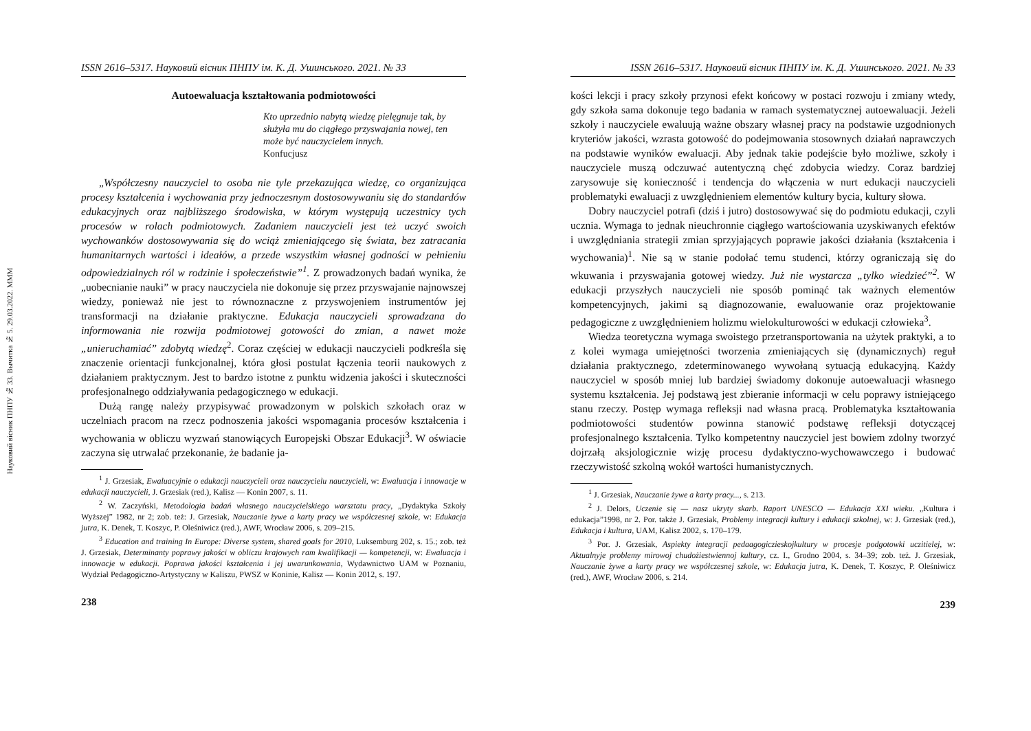Науковий вісник ПНПУ № 33. Вычитка № 5. 29.03.2022. МММ
ISSN 2616–5317. Науковий вісник ПНПУ ім. К. Д. Ушинського. 2021. № 33
Autoewaluacja kształtowania podmiotowości
Kto uprzednio nabytą wiedzę pielęgnuje tak, by służyła mu do ciągłego przyswajania nowej, ten może być nauczycielem innych.
Konfucjusz
„Współczesny nauczyciel to osoba nie tyle przekazująca wiedzę, co organizująca procesy kształcenia i wychowania przy jednoczesnym dostosowywaniu się do standardów edukacyjnych oraz najbliższego środowiska, w którym występują uczestnicy tych procesów w rolach podmiotowych. Zadaniem nauczycieli jest też uczyć swoich wychowanków dostosowywania się do wciąż zmieniającego się świata, bez zatracania humanitarnych wartości i ideałów, a przede wszystkim własnej godności w pełnieniu odpowiedzialnych ról w rodzinie i społeczeństwie”<sup>1</sup>. Z prowadzonych badań wynika, że „uobecnianie nauki” w pracy nauczyciela nie dokonuje się przez przyswajanie najnowszej wiedzy, ponieważ nie jest to równoznaczne z przyswojeniem instrumentów jej transformacji na działanie praktyczne. Edukacja nauczycieli sprowadzana do informowania nie rozwija podmiotowej gotowości do zmian, a nawet może „unieruchamiać” zdobytą wiedzę<sup>2</sup>. Coraz częściej w edukacji nauczycieli podkreśla się znaczenie orientacji funkcjonalnej, która głosi postulat łączenia teorii naukowych z działaniem praktycznym. Jest to bardzo istotne z punktu widzenia jakości i skuteczności profesjonalnego oddziaływania pedagogicznego w edukacji.
Dużą rangę należy przypisywać prowadzonym w polskich szkołach oraz w uczelniach pracom na rzecz podnoszenia jakości wspomagania procesów kształcenia i wychowania w obliczu wyzwań stanowiących Europejski Obszar Edukacji<sup>3</sup>. W oświacie zaczyna się utrwalać przekonanie, że badanie ja-
<sup>1</sup> J. Grzesiak, Ewaluacyjnie o edukacji nauczycieli oraz nauczycielu nauczycieli, w: Ewaluacja i innowacje w edukacji nauczycieli, J. Grzesiak (red.), Kalisz — Konin 2007, s. 11.
<sup>2</sup> W. Zaczyński, Metodologia badań własnego nauczycielskiego warsztatu pracy, „Dydaktyka Szkoły Wyższej” 1982, nr 2; zob. też: J. Grzesiak, Nauczanie żywe a karty pracy we współczesnej szkole, w: Edukacja jutra, K. Denek, T. Koszyc, P. Oleśniwicz (red.), AWF, Wrocław 2006, s. 209–215.
<sup>3</sup> Education and training In Europe: Diverse system, shared goals for 2010, Luksemburg 202, s. 15.; zob. też J. Grzesiak, Determinanty poprawy jakości w obliczu krajowych ram kwalifikacji — kompetencji, w: Ewaluacja i innowacje w edukacji. Poprawa jakości kształcenia i jej uwarunkowania, Wydawnictwo UAM w Poznaniu, Wydział Pedagogiczno-Artystyczny w Kaliszu, PWSZ w Koninie, Kalisz — Konin 2012, s. 197.
238
ISSN 2616–5317. Науковий вісник ПНПУ ім. К. Д. Ушинського. 2021. № 33
kości lekcji i pracy szkoły przynosi efekt końcowy w postaci rozwoju i zmiany wtedy, gdy szkoła sama dokonuje tego badania w ramach systematycznej autoewaluacji. Jeżeli szkoły i nauczyciele ewaluują ważne obszary własnej pracy na podstawie uzgodnionych kryteriów jakości, wzrasta gotowość do podejmowania stosownych działań naprawczych na podstawie wyników ewaluacji. Aby jednak takie podejście było możliwe, szkoły i nauczyciele muszą odczuwać autentyczną chęć zdobycia wiedzy. Coraz bardziej zarysowuje się konieczność i tendencja do włączenia w nurt edukacji nauczycieli problematyki ewaluacji z uwzględnieniem elementów kultury bycia, kultury słowa.
Dobry nauczyciel potrafi (dziś i jutro) dostosowywać się do podmiotu edukacji, czyli ucznia. Wymaga to jednak nieuchronnie ciągłego wartościowania uzyskiwanych efektów i uwzględniania strategii zmian sprzyjających poprawie jakości działania (kształcenia i wychowania)<sup>1</sup>. Nie są w stanie podołać temu studenci, którzy ograniczają się do wkuwania i przyswajania gotowej wiedzy. Już nie wystarcza „tylko wiedzieć”<sup>2</sup>. W edukacji przyszłych nauczycieli nie sposób pominąć tak ważnych elementów kompetencyjnych, jakimi są diagnozowanie, ewaluowanie oraz projektowanie pedagogiczne z uwzględnieniem holizmu wielokulturowości w edukacji człowieka<sup>3</sup>.
Wiedza teoretyczna wymaga swoistego przetransportowania na użytek praktyki, a to z kolei wymaga umiejętności tworzenia zmieniających się (dynamicznych) reguł działania praktycznego, zdeterminowanego wywołaną sytuacją edukacyjną. Każdy nauczyciel w sposób mniej lub bardziej świadomy dokonuje autoewaluacji własnego systemu kształcenia. Jej podstawą jest zbieranie informacji w celu poprawy istniejącego stanu rzeczy. Postęp wymaga refleksji nad własna pracą. Problematyka kształtowania podmiotowości studentów powinna stanowić podstawę refleksji dotyczącej profesjonalnego kształcenia. Tylko kompetentny nauczyciel jest bowiem zdolny tworzyć dojrzałą aksjologicznie wizję procesu dydaktyczno-wychowawczego i budować rzeczywistość szkolną wokół wartości humanistycznych.
<sup>1</sup> J. Grzesiak, Nauczanie żywe a karty pracy..., s. 213.
<sup>2</sup> J. Delors, Uczenie się — nasz ukryty skarb. Raport UNESCO — Edukacja XXI wieku. „Kultura i edukacja”1998, nr 2. Por. także J. Grzesiak, Problemy integracji kultury i edukacji szkolnej, w: J. Grzesiak (red.), Edukacja i kultura, UAM, Kalisz 2002, s. 170–179.
<sup>3</sup> Por. J. Grzesiak, Aspiekty integracji pedaagogiczieskojkultury w procesje podgotowki uczitielej, w: Aktualnyje problemy mirowoj chudożiestwiennoj kultury, cz. I., Grodno 2004, s. 34–39; zob. też. J. Grzesiak, Nauczanie żywe a karty pracy we współczesnej szkole, w: Edukacja jutra, K. Denek, T. Koszyc, P. Oleśniwicz (red.), AWF, Wrocław 2006, s. 214.
239